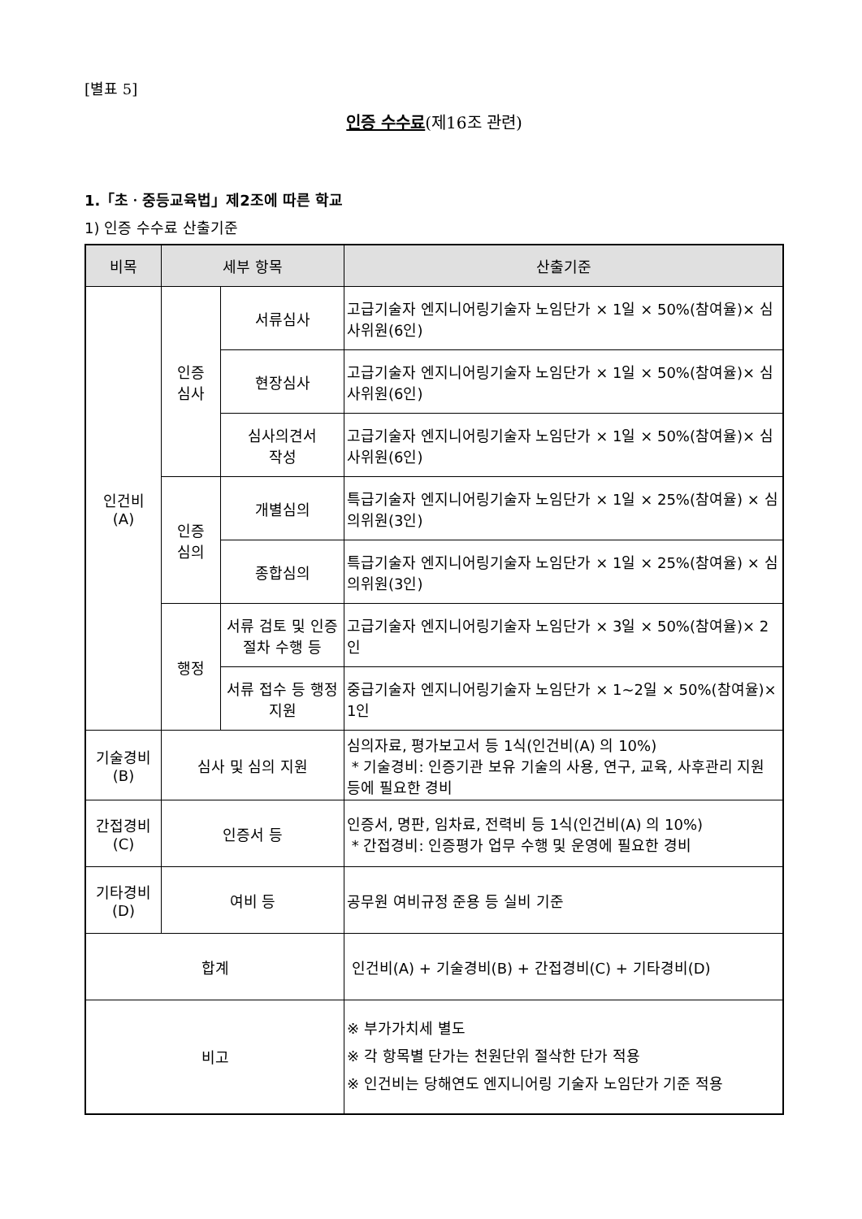[별표 5]
인증 수수료(제16조 관련)
1.「초ㆍ중등교육법」제2조에 따른 학교
1) 인증 수수료 산출기준
| 비목 | 세부 항목 | | 산출기준 |
| --- | --- | --- | --- |
| 인건비 (A) | 인증 심사 | 서류심사 | 고급기술자 엔지니어링기술자 노임단가 × 1일 × 50%(참여율)× 심사위원(6인) |
| | | 현장심사 | 고급기술자 엔지니어링기술자 노임단가 × 1일 × 50%(참여율)× 심사위원(6인) |
| | | 심사의견서 작성 | 고급기술자 엔지니어링기술자 노임단가 × 1일 × 50%(참여율)× 심사위원(6인) |
| | 인증 심의 | 개별심의 | 특급기술자 엔지니어링기술자 노임단가 × 1일 × 25%(참여율) × 심의위원(3인) |
| | | 종합심의 | 특급기술자 엔지니어링기술자 노임단가 × 1일 × 25%(참여율) × 심의위원(3인) |
| | 행정 | 서류 검토 및 인증절차 수행 등 | 고급기술자 엔지니어링기술자 노임단가 × 3일 × 50%(참여율)× 2인 |
| | | 서류 접수 등 행정지원 | 중급기술자 엔지니어링기술자 노임단가 × 1~2일 × 50%(참여율)× 1인 |
| 기술경비 (B) | 심사 및 심의 지원 | | 심의자료, 평가보고서 등 1식(인건비(A) 의 10%) * 기술경비: 인증기관 보유 기술의 사용, 연구, 교육, 사후관리 지원 등에 필요한 경비 |
| 간접경비 (C) | 인증서 등 | | 인증서, 명판, 임차료, 전력비 등 1식(인건비(A) 의 10%) * 간접경비: 인증평가 업무 수행 및 운영에 필요한 경비 |
| 기타경비 (D) | 여비 등 | | 공무원 여비규정 준용 등 실비 기준 |
| 합계 | | | 인건비(A) + 기술경비(B) + 간접경비(C) + 기타경비(D) |
| 비고 | | | ※ 부가가치세 별도 ※ 각 항목별 단가는 천원단위 절삭한 단가 적용 ※ 인건비는 당해연도 엔지니어링 기술자 노임단가 기준 적용 |